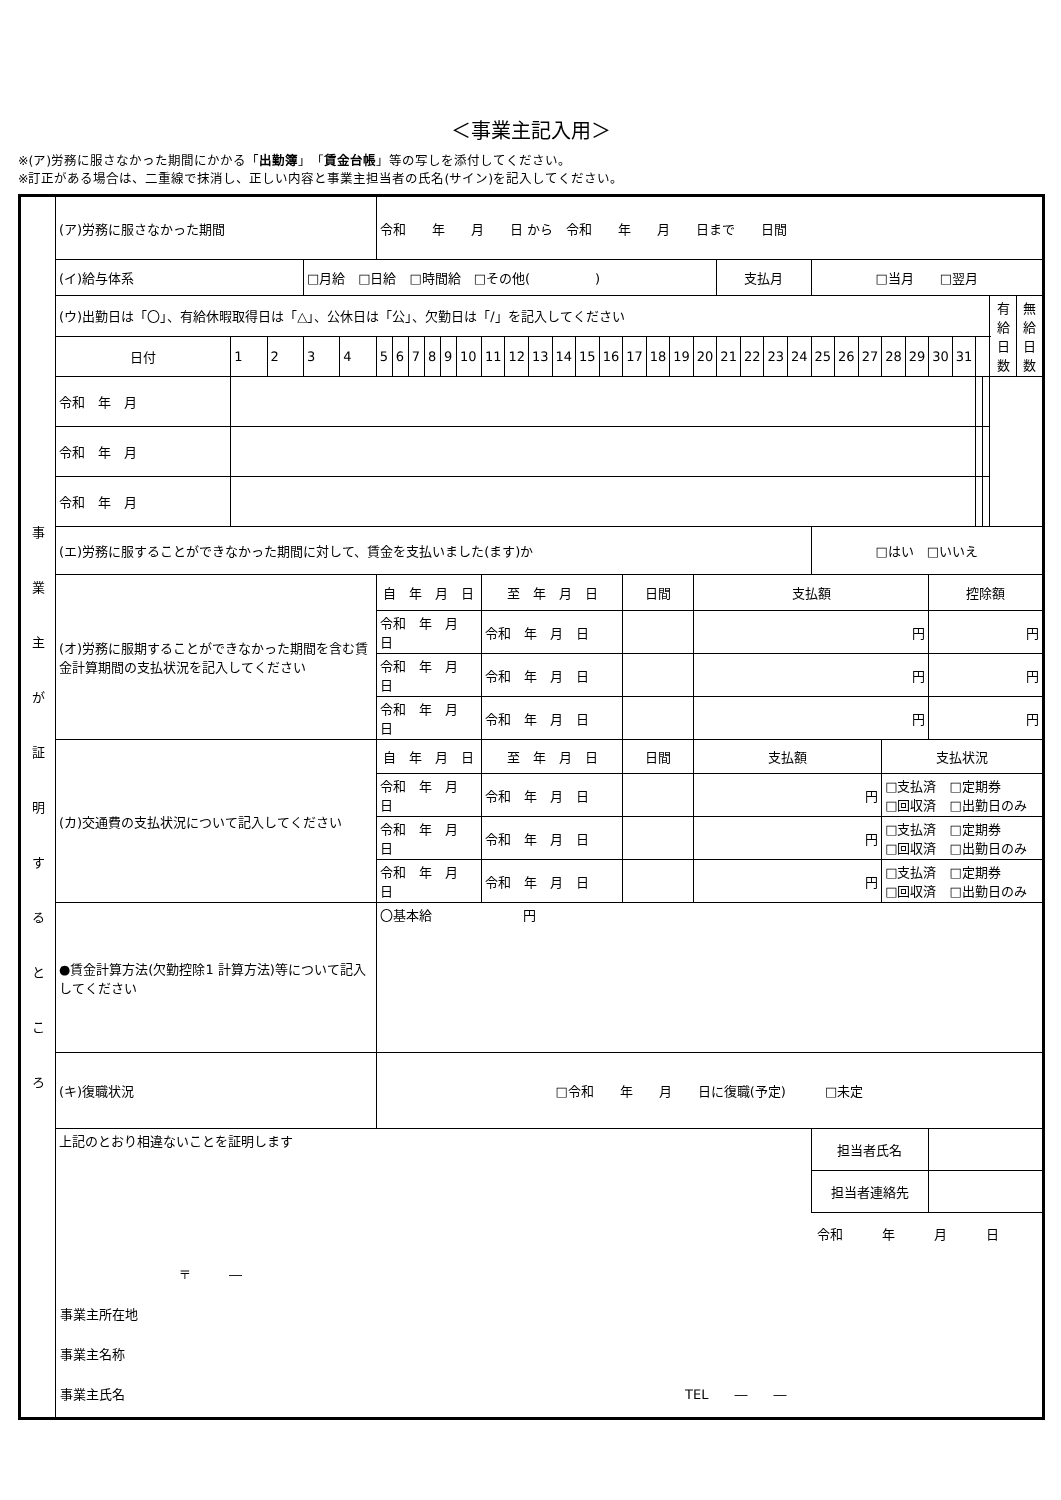＜事業主記入用＞
※(ア)労務に服さなかった期間にかかる「出勤簿」「賃金台帳」等の写しを添付してください。
※訂正がある場合は、二重線で抹消し、正しい内容と事業主担当者の氏名(サイン)を記入してください。
| 事 業 主 が 証 明 す る と こ ろ | (ア)労務に服さなかった期間 | | | | | 令和 年 月 日 から 令和 年 月 日まで 日間 | | | | | | | | | | | | | | | | | | | | | | | | | | | | | | |
| | (イ)給与体系 | | | □月給 □日給 □時間給 □その他( ) | | | | | | | | | | | | | | | | | | 支払月 | | | | □当月 □翌月 | | | | | | | | | | |
| | (ウ)出勤日は「〇」、有給休暇取得日は「△」、公休日は「公」、欠勤日は「/」を記入してください | | | | | | | | | | | | | | | | | | | | | | | | | | | | | | | | | | 有給 日数 | 無給 日数 |
| | 日付 | 1 | 2 | 3 | 4 | 5 | 6 | 7 | 8 | 9 | 10 | 11 | 12 | 13 | 14 | 15 | 16 | 17 | 18 | 19 | 20 | 21 | 22 | 23 | 24 | 25 | 26 | 27 | 28 | 29 | 30 | 31 | | | | |
| | 令和 年 月 | | | | | | | | | | | | | | | | | | | | | | | | | | | | | | | | | | | |
| | 令和 年 月 | | | | | | | | | | | | | | | | | | | | | | | | | | | | | | | | | | | |
| | 令和 年 月 | | | | | | | | | | | | | | | | | | | | | | | | | | | | | | | | | | | |
| | (エ)労務に服することができなかった期間に対して、賃金を支払いました(ます)か | | | | | | | | | | | | | | | | | | | | | | | | | □はい □いいえ | | | | | | | | | | |
| | (オ)労務に服期することができなかった期間を含む賃金計算期間の支払状況を記入してください | | | | | 自 年 月 日 | | | | | | 至 年 月 日 | | | | | | 日間 | | | 支払額 | | | | | | | | | | 控除額 | | | | | |
| | | | | | | 令和 年 月 日 | | | | | | 令和 年 月 日 | | | | | | | | | 円 | | | | | | | | | | 円 | | | | | |
| | | | | | | 令和 年 月 日 | | | | | | 令和 年 月 日 | | | | | | | | | 円 | | | | | | | | | | 円 | | | | | |
| | | | | | | 令和 年 月 日 | | | | | | 令和 年 月 日 | | | | | | | | | 円 | | | | | | | | | | 円 | | | | | |
| | (カ)交通費の支払状況について記入してください | | | | | 自 年 月 日 | | | | | | 至 年 月 日 | | | | | | 日間 | | | 支払額 | | | | | | | | 支払状況 | | | | | | | |
| | | | | | | 令和 年 月 日 | | | | | | 令和 年 月 日 | | | | | | | | | 円 | | | | | | | | □支払済 □定期券 □回収済 □出勤日のみ | | | | | | | |
| | | | | | | 令和 年 月 日 | | | | | | 令和 年 月 日 | | | | | | | | | 円 | | | | | | | | □支払済 □定期券 □回収済 □出勤日のみ | | | | | | | |
| | | | | | | 令和 年 月 日 | | | | | | 令和 年 月 日 | | | | | | | | | 円 | | | | | | | | □支払済 □定期券 □回収済 □出勤日のみ | | | | | | | |
| | ●賃金計算方法(欠勤控除1 計算方法)等について記入してください | | | | | 〇基本給 円 | | | | | | | | | | | | | | | | | | | | | | | | | | | | | | |
| | (キ)復職状況 | | | | | □令和 年 月 日に復職(予定) □未定 | | | | | | | | | | | | | | | | | | | | | | | | | | | | | | |
| | 上記のとおり相違ないことを証明します | | | | | | | | | | | | | | | | | | | | | | | | | 担当者氏名 | | | | | | | | | | |
| | | | | | | | | | | | | | | | | | | | | | | | | | | 担当者連絡先 | | | | | | | | | | |
| | 令和 年 月 日 〒 ― 事業主所在地 事業主名称 事業主氏名 TEL ― ― | | | | | | | | | | | | | | | | | | | | | | | | | | | | | | | | | | | |